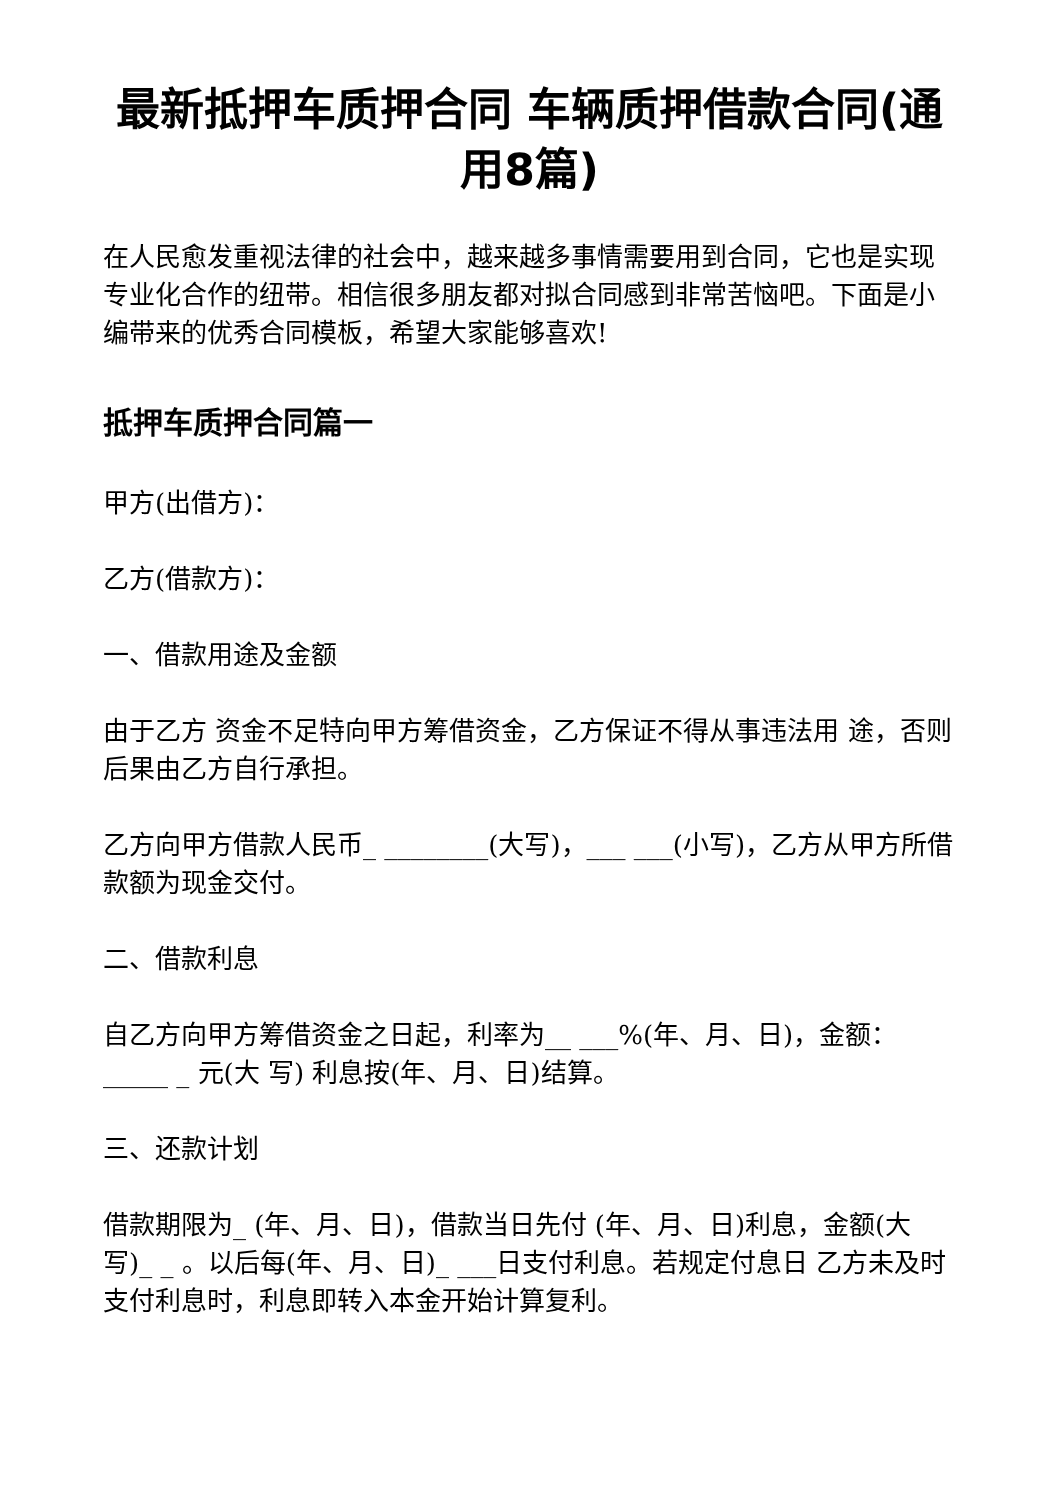最新抵押车质押合同 车辆质押借款合同(通用8篇)
在人民愈发重视法律的社会中，越来越多事情需要用到合同，它也是实现专业化合作的纽带。相信很多朋友都对拟合同感到非常苦恼吧。下面是小编带来的优秀合同模板，希望大家能够喜欢!
抵押车质押合同篇一
甲方(出借方)：
乙方(借款方)：
一、借款用途及金额
由于乙方 资金不足特向甲方筹借资金，乙方保证不得从事违法用 途，否则后果由乙方自行承担。
乙方向甲方借款人民币_ ________(大写)，___ ___(小写)，乙方从甲方所借款额为现金交付。
二、借款利息
自乙方向甲方筹借资金之日起，利率为__ ___%(年、月、日)，金额：_____ _ 元(大 写) 利息按(年、月、日)结算。
三、还款计划
借款期限为_ (年、月、日)，借款当日先付 (年、月、日)利息，金额(大 写)_ _ 。以后每(年、月、日)_ ___日支付利息。若规定付息日 乙方未及时支付利息时，利息即转入本金开始计算复利。